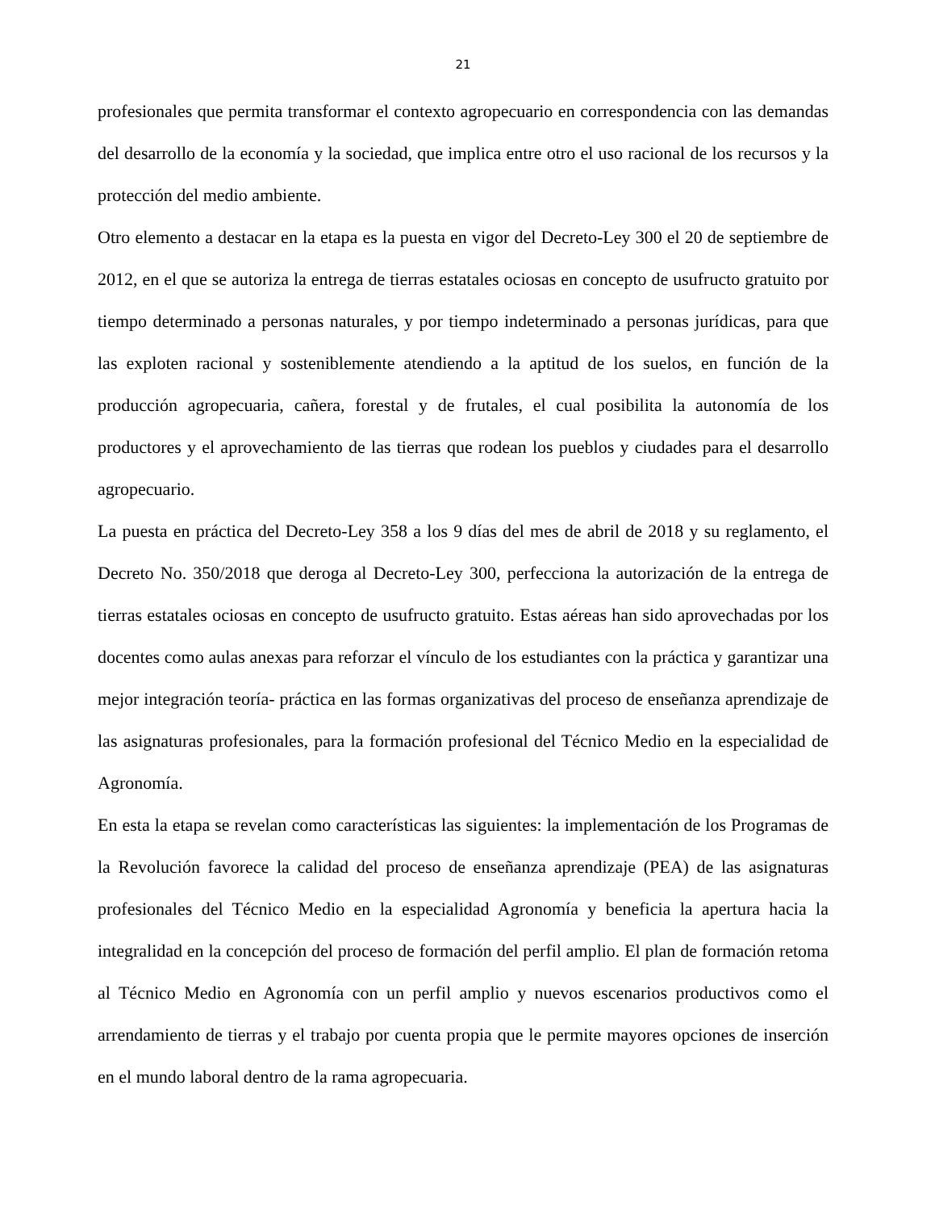21
profesionales que permita transformar el contexto agropecuario en correspondencia con las demandas del desarrollo de la economía y la sociedad, que implica entre otro el uso racional de los recursos y la protección del medio ambiente.
Otro elemento a destacar en la etapa es la puesta en vigor del Decreto-Ley 300 el 20 de septiembre de 2012, en el que se autoriza la entrega de tierras estatales ociosas en concepto de usufructo gratuito por tiempo determinado a personas naturales, y por tiempo indeterminado a personas jurídicas, para que las exploten racional y sosteniblemente atendiendo a la aptitud de los suelos, en función de la producción agropecuaria, cañera, forestal y de frutales, el cual posibilita la autonomía de los productores y el aprovechamiento de las tierras que rodean los pueblos y ciudades para el desarrollo agropecuario.
La puesta en práctica del Decreto-Ley 358 a los 9 días del mes de abril de 2018 y su reglamento, el Decreto No. 350/2018 que deroga al Decreto-Ley 300, perfecciona la autorización de la entrega de tierras estatales ociosas en concepto de usufructo gratuito. Estas aéreas han sido aprovechadas por los docentes como aulas anexas para reforzar el vínculo de los estudiantes con la práctica y garantizar una mejor integración teoría- práctica en las formas organizativas del proceso de enseñanza aprendizaje de las asignaturas profesionales, para la formación profesional del Técnico Medio en la especialidad de Agronomía.
En esta la etapa se revelan como características las siguientes: la implementación de los Programas de la Revolución favorece la calidad del proceso de enseñanza aprendizaje (PEA) de las asignaturas profesionales del Técnico Medio en la especialidad Agronomía y beneficia la apertura hacia la integralidad en la concepción del proceso de formación del perfil amplio. El plan de formación retoma al Técnico Medio en Agronomía con un perfil amplio y nuevos escenarios productivos como el arrendamiento de tierras y el trabajo por cuenta propia que le permite mayores opciones de inserción en el mundo laboral dentro de la rama agropecuaria.